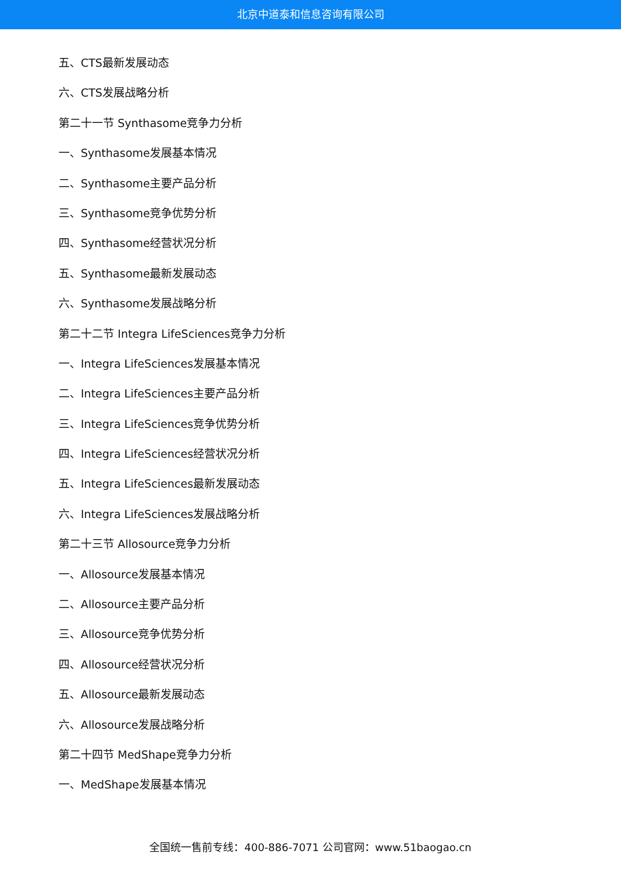北京中道泰和信息咨询有限公司
五、CTS最新发展动态
六、CTS发展战略分析
第二十一节 Synthasome竞争力分析
一、Synthasome发展基本情况
二、Synthasome主要产品分析
三、Synthasome竞争优势分析
四、Synthasome经营状况分析
五、Synthasome最新发展动态
六、Synthasome发展战略分析
第二十二节 Integra LifeSciences竞争力分析
一、Integra LifeSciences发展基本情况
二、Integra LifeSciences主要产品分析
三、Integra LifeSciences竞争优势分析
四、Integra LifeSciences经营状况分析
五、Integra LifeSciences最新发展动态
六、Integra LifeSciences发展战略分析
第二十三节 Allosource竞争力分析
一、Allosource发展基本情况
二、Allosource主要产品分析
三、Allosource竞争优势分析
四、Allosource经营状况分析
五、Allosource最新发展动态
六、Allosource发展战略分析
第二十四节 MedShape竞争力分析
一、MedShape发展基本情况
全国统一售前专线：400-886-7071 公司官网：www.51baogao.cn